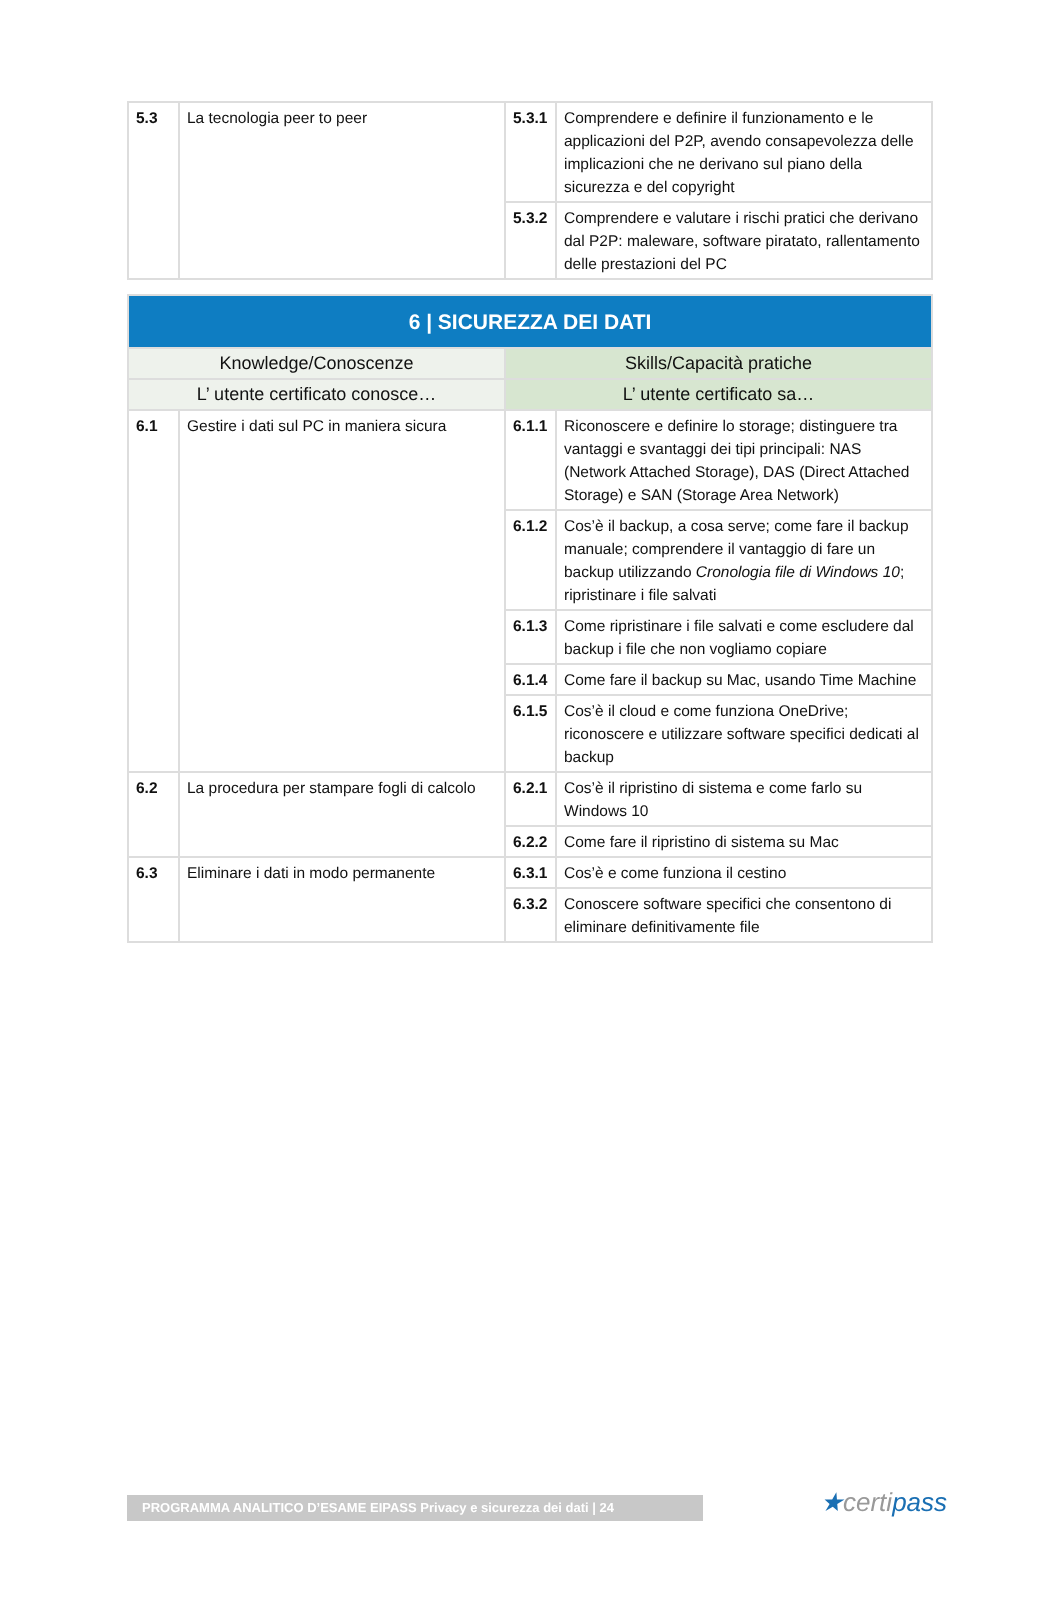| 5.3 | La tecnologia peer to peer | 5.3.1 | Comprendere e definire il funzionamento e le applicazioni del P2P, avendo consapevolezza delle implicazioni che ne derivano sul piano della sicurezza e del copyright |
| | | 5.3.2 | Comprendere e valutare i rischi pratici che derivano dal P2P: maleware, software piratato, rallentamento delle prestazioni del PC |
| 6 / SICUREZZA DEI DATI | | | |
| --- | --- | --- | --- |
| Knowledge/Conoscenze | | Skills/Capacità pratiche | |
| L’ utente certificato conosce… | | L’ utente certificato sa… | |
| 6.1 | Gestire i dati sul PC in maniera sicura | 6.1.1 | Riconoscere e definire lo storage; distinguere tra vantaggi e svantaggi dei tipi principali: NAS (Network Attached Storage), DAS (Direct Attached Storage) e SAN (Storage Area Network) |
| | | 6.1.2 | Cos’è il backup, a cosa serve; come fare il backup manuale; comprendere il vantaggio di fare un backup utilizzando Cronologia file di Windows 10 ; ripristinare i file salvati |
| | | 6.1.3 | Come ripristinare i file salvati e come escludere dal backup i file che non vogliamo copiare |
| | | 6.1.4 | Come fare il backup su Mac, usando Time Machine |
| | | 6.1.5 | Cos’è il cloud e come funziona OneDrive; riconoscere e utilizzare software specifici dedicati al backup |
| 6.2 | La procedura per stampare fogli di calcolo | 6.2.1 | Cos’è il ripristino di sistema e come farlo su Windows 10 |
| | | 6.2.2 | Come fare il ripristino di sistema su Mac |
| 6.3 | Eliminare i dati in modo permanente | 6.3.1 | Cos’è e come funziona il cestino |
| | | 6.3.2 | Conoscere software specifici che consentono di eliminare definitivamente file |
PROGRAMMA ANALITICO D’ESAME EIPASS Privacy e sicurezza dei dati | 24 ★certipass